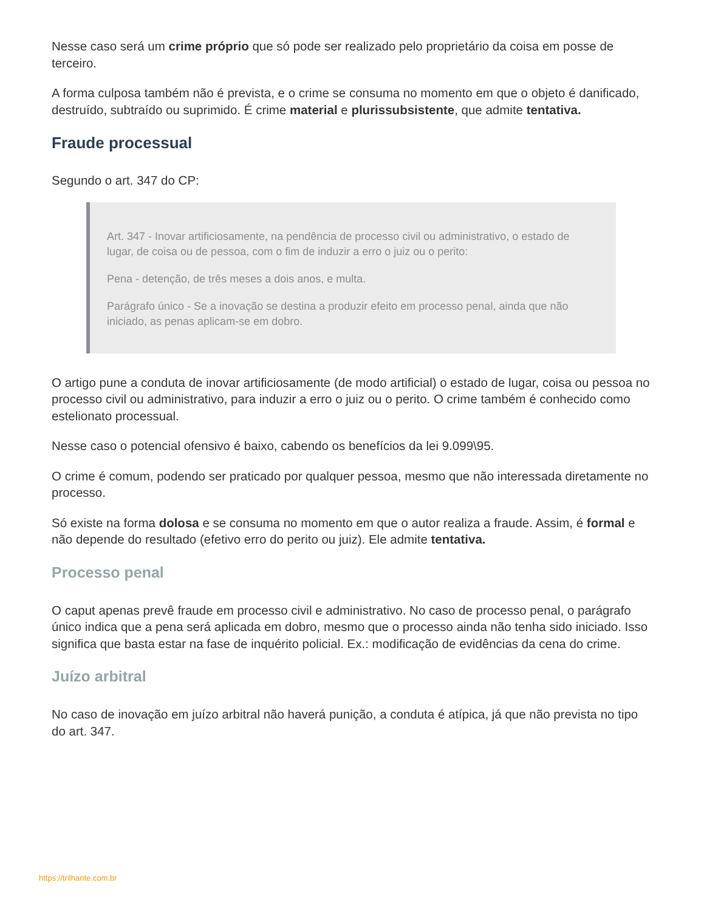Nesse caso será um crime próprio que só pode ser realizado pelo proprietário da coisa em posse de terceiro.
A forma culposa também não é prevista, e o crime se consuma no momento em que o objeto é danificado, destruído, subtraído ou suprimido. É crime material e plurissubsistente, que admite tentativa.
Fraude processual
Segundo o art. 347 do CP:
Art. 347 - Inovar artificiosamente, na pendência de processo civil ou administrativo, o estado de lugar, de coisa ou de pessoa, com o fim de induzir a erro o juiz ou o perito:
Pena - detenção, de três meses a dois anos, e multa.
Parágrafo único - Se a inovação se destina a produzir efeito em processo penal, ainda que não iniciado, as penas aplicam-se em dobro.
O artigo pune a conduta de inovar artificiosamente (de modo artificial) o estado de lugar, coisa ou pessoa no processo civil ou administrativo, para induzir a erro o juiz ou o perito. O crime também é conhecido como estelionato processual.
Nesse caso o potencial ofensivo é baixo, cabendo os benefícios da lei 9.099\95.
O crime é comum, podendo ser praticado por qualquer pessoa, mesmo que não interessada diretamente no processo.
Só existe na forma dolosa e se consuma no momento em que o autor realiza a fraude. Assim, é formal e não depende do resultado (efetivo erro do perito ou juiz). Ele admite tentativa.
Processo penal
O caput apenas prevê fraude em processo civil e administrativo. No caso de processo penal, o parágrafo único indica que a pena será aplicada em dobro, mesmo que o processo ainda não tenha sido iniciado. Isso significa que basta estar na fase de inquérito policial. Ex.: modificação de evidências da cena do crime.
Juízo arbitral
No caso de inovação em juízo arbitral não haverá punição, a conduta é atípica, já que não prevista no tipo do art. 347.
https://trilhante.com.br